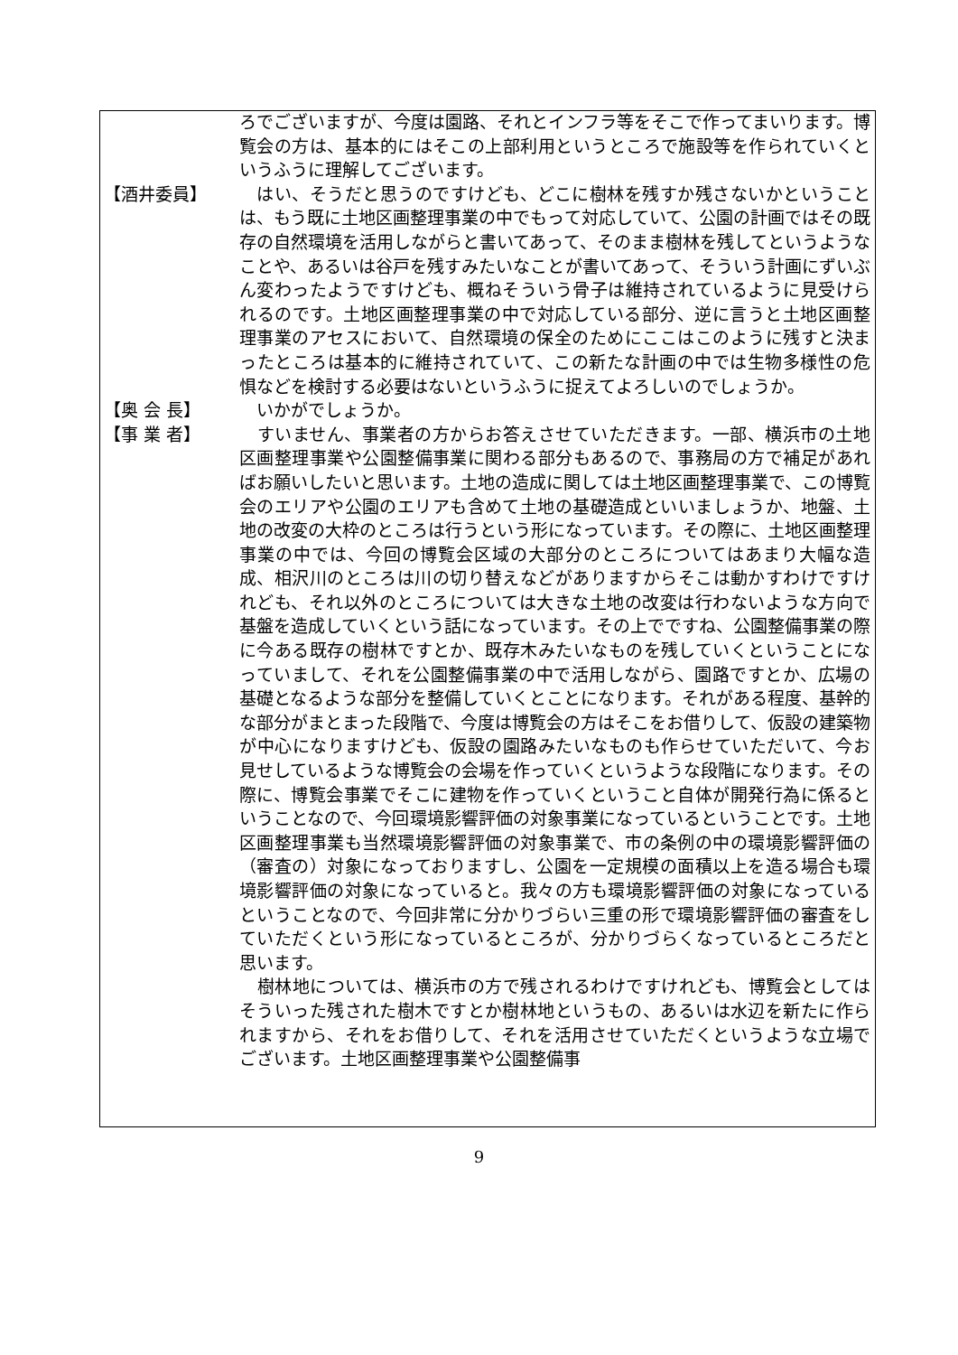ろでございますが、今度は園路、それとインフラ等をそこで作ってまいります。博覧会の方は、基本的にはそこの上部利用というところで施設等を作られていくというふうに理解してございます。
【酒井委員】 　はい、そうだと思うのですけども、どこに樹林を残すか残さないかということは、もう既に土地区画整理事業の中でもって対応していて、公園の計画ではその既存の自然環境を活用しながらと書いてあって、そのまま樹林を残してというようなことや、あるいは谷戸を残すみたいなことが書いてあって、そういう計画にずいぶん変わったようですけども、概ねそういう骨子は維持されているように見受けられるのです。土地区画整理事業の中で対応している部分、逆に言うと土地区画整理事業のアセスにおいて、自然環境の保全のためにここはこのように残すと決まったところは基本的に維持されていて、この新たな計画の中では生物多様性の危惧などを検討する必要はないというふうに捉えてよろしいのでしょうか。
【奥 会 長】 　いかがでしょうか。
【事 業 者】 　すいません、事業者の方からお答えさせていただきます。一部、横浜市の土地区画整理事業や公園整備事業に関わる部分もあるので、事務局の方で補足があればお願いしたいと思います。土地の造成に関しては土地区画整理事業で、この博覧会のエリアや公園のエリアも含めて土地の基礎造成といいましょうか、地盤、土地の改変の大枠のところは行うという形になっています。その際に、土地区画整理事業の中では、今回の博覧会区域の大部分のところについてはあまり大幅な造成、相沢川のところは川の切り替えなどがありますからそこは動かすわけですけれども、それ以外のところについては大きな土地の改変は行わないような方向で基盤を造成していくという話になっています。その上でですね、公園整備事業の際に今ある既存の樹林ですとか、既存木みたいなものを残していくということになっていまして、それを公園整備事業の中で活用しながら、園路ですとか、広場の基礎となるような部分を整備していくとことになります。それがある程度、基幹的な部分がまとまった段階で、今度は博覧会の方はそこをお借りして、仮設の建築物が中心になりますけども、仮設の園路みたいなものも作らせていただいて、今お見せしているような博覧会の会場を作っていくというような段階になります。その際に、博覧会事業でそこに建物を作っていくということ自体が開発行為に係るということなので、今回環境影響評価の対象事業になっているということです。土地区画整理事業も当然環境影響評価の対象事業で、市の条例の中の環境影響評価の（審査の）対象になっておりますし、公園を一定規模の面積以上を造る場合も環境影響評価の対象になっていると。我々の方も環境影響評価の対象になっているということなので、今回非常に分かりづらい三重の形で環境影響評価の審査をしていただくという形になっているところが、分かりづらくなっているところだと思います。
　樹林地については、横浜市の方で残されるわけですけれども、博覧会としてはそういった残された樹木ですとか樹林地というもの、あるいは水辺を新たに作られますから、それをお借りして、それを活用させていただくというような立場でございます。土地区画整理事業や公園整備事
9